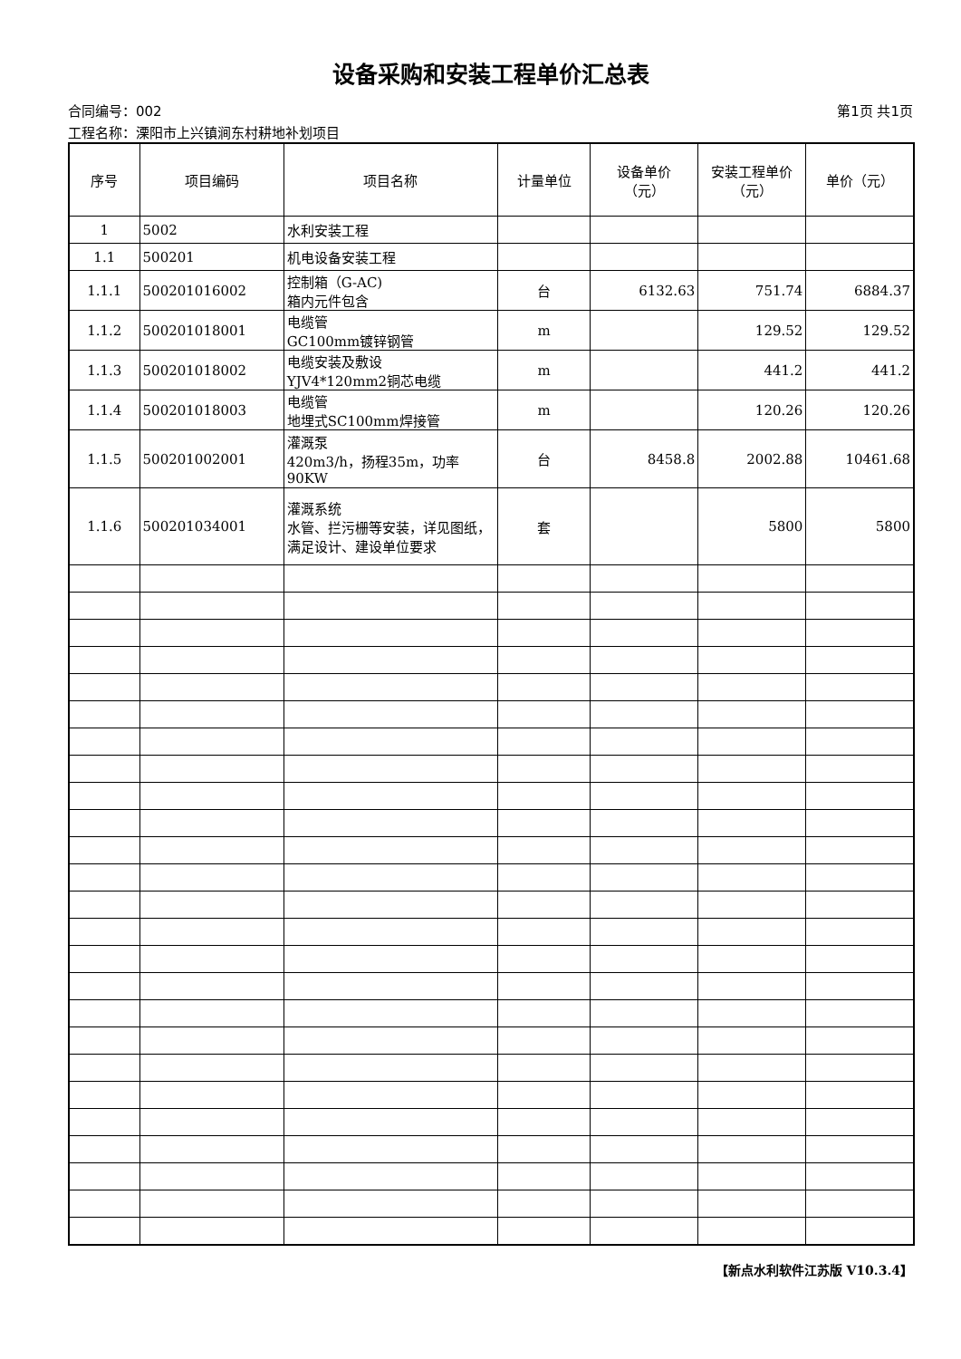设备采购和安装工程单价汇总表
合同编号：002 第1页 共1页
工程名称：溧阳市上兴镇涧东村耕地补划项目
| 序号 | 项目编码 | 项目名称 | 计量单位 | 设备单价 （元） | 安装工程单价 （元） | 单价（元） |
| --- | --- | --- | --- | --- | --- | --- |
| 1 | 5002 | 水利安装工程 | | | | |
| 1.1 | 500201 | 机电设备安装工程 | | | | |
| 1.1.1 | 500201016002 | 控制箱（G-AC) 箱内元件包含 | 台 | 6132.63 | 751.74 | 6884.37 |
| 1.1.2 | 500201018001 | 电缆管 GC100mm镀锌钢管 | m | | 129.52 | 129.52 |
| 1.1.3 | 500201018002 | 电缆安装及敷设 YJV4*120mm2铜芯电缆 | m | | 441.2 | 441.2 |
| 1.1.4 | 500201018003 | 电缆管 地埋式SC100mm焊接管 | m | | 120.26 | 120.26 |
| 1.1.5 | 500201002001 | 灌溉泵 420m3/h，扬程35m，功率90KW | 台 | 8458.8 | 2002.88 | 10461.68 |
| 1.1.6 | 500201034001 | 灌溉系统 水管、拦污栅等安装，详见图纸，满足设计、建设单位要求 | 套 | | 5800 | 5800 |
【新点水利软件江苏版 V10.3.4】